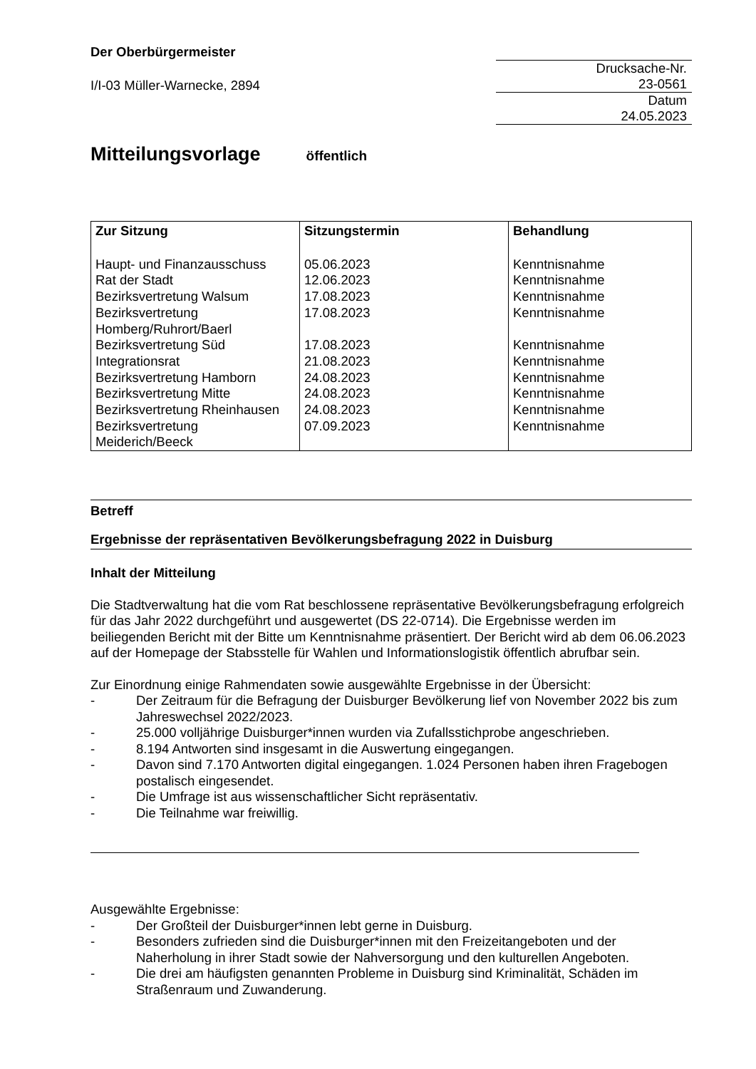Der Oberbürgermeister
I/I-03 Müller-Warnecke, 2894
Drucksache-Nr.
23-0561
Datum
24.05.2023
Mitteilungsvorlage öffentlich
| Zur Sitzung | Sitzungstermin | Behandlung |
| --- | --- | --- |
| Haupt- und Finanzausschuss | 05.06.2023 | Kenntnisnahme |
| Rat der Stadt | 12.06.2023 | Kenntnisnahme |
| Bezirksvertretung Walsum | 17.08.2023 | Kenntnisnahme |
| Bezirksvertretung Homberg/Ruhrort/Baerl | 17.08.2023 | Kenntnisnahme |
| Bezirksvertretung Süd | 17.08.2023 | Kenntnisnahme |
| Integrationsrat | 21.08.2023 | Kenntnisnahme |
| Bezirksvertretung Hamborn | 24.08.2023 | Kenntnisnahme |
| Bezirksvertretung Mitte | 24.08.2023 | Kenntnisnahme |
| Bezirksvertretung Rheinhausen | 24.08.2023 | Kenntnisnahme |
| Bezirksvertretung Meiderich/Beeck | 07.09.2023 | Kenntnisnahme |
Betreff
Ergebnisse der repräsentativen Bevölkerungsbefragung 2022 in Duisburg
Inhalt der Mitteilung
Die Stadtverwaltung hat die vom Rat beschlossene repräsentative Bevölkerungsbefragung erfolgreich für das Jahr 2022 durchgeführt und ausgewertet (DS 22-0714). Die Ergebnisse werden im beiliegenden Bericht mit der Bitte um Kenntnisnahme präsentiert. Der Bericht wird ab dem 06.06.2023 auf der Homepage der Stabsstelle für Wahlen und Informationslogistik öffentlich abrufbar sein.
Zur Einordnung einige Rahmendaten sowie ausgewählte Ergebnisse in der Übersicht:
- Der Zeitraum für die Befragung der Duisburger Bevölkerung lief von November 2022 bis zum Jahreswechsel 2022/2023.
- 25.000 volljährige Duisburger*innen wurden via Zufallsstichprobe angeschrieben.
- 8.194 Antworten sind insgesamt in die Auswertung eingegangen.
- Davon sind 7.170 Antworten digital eingegangen. 1.024 Personen haben ihren Fragebogen postalisch eingesendet.
- Die Umfrage ist aus wissenschaftlicher Sicht repräsentativ.
- Die Teilnahme war freiwillig.
Ausgewählte Ergebnisse:
- Der Großteil der Duisburger*innen lebt gerne in Duisburg.
- Besonders zufrieden sind die Duisburger*innen mit den Freizeitangeboten und der Naherholung in ihrer Stadt sowie der Nahversorgung und den kulturellen Angeboten.
- Die drei am häufigsten genannten Probleme in Duisburg sind Kriminalität, Schäden im Straßenraum und Zuwanderung.